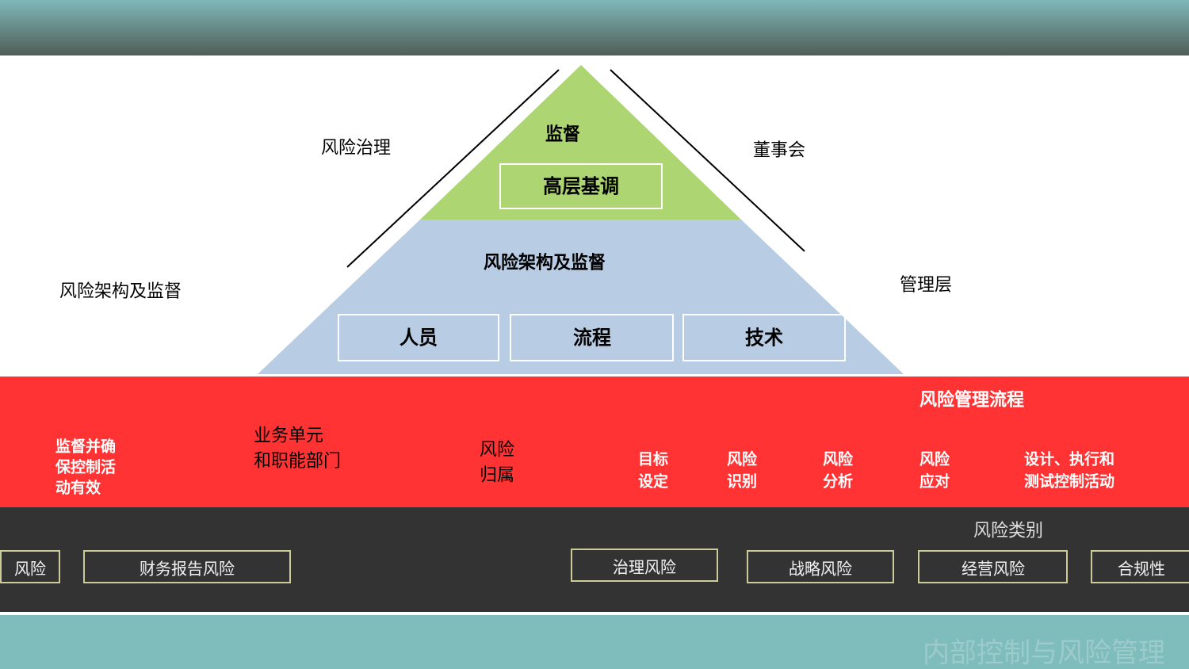风险治理 董事会
风险架构及监督 管理层
监督
高层基调
风险架构及监督
人员 流程 技术
业务单元
和职能部门
风险
归属
风险管理流程
监督并确
保控制活
动有效
目标
设定
风险
识别
风险
分析
风险
应对
设计、执行和
测试控制活动
风险类别
风险 财务报告风险 治理风险 战略风险 经营风险 合规性
内部控制与风险管理